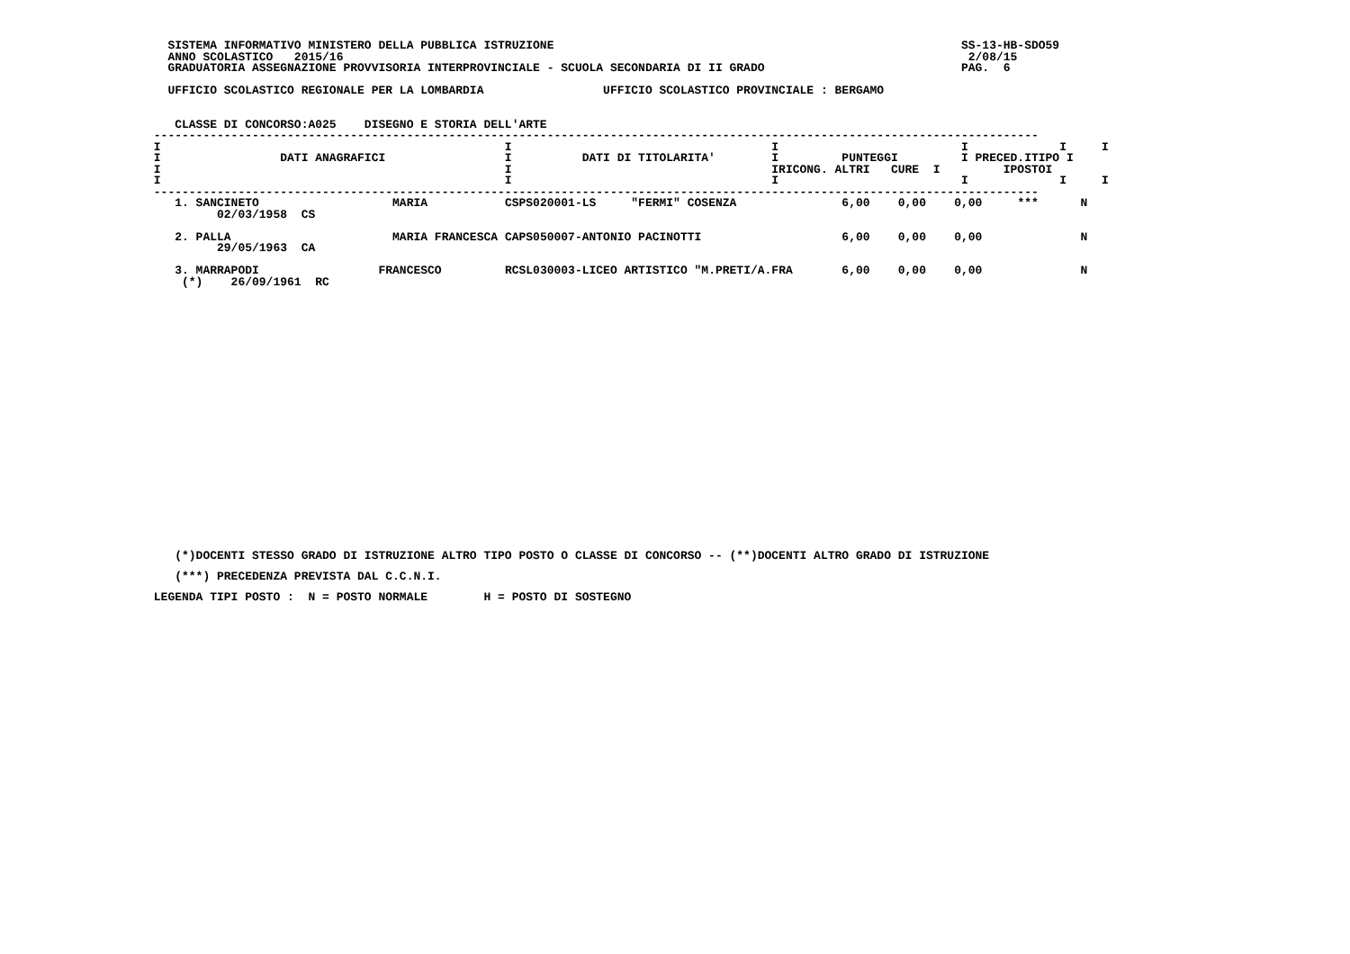SISTEMA INFORMATIVO MINISTERO DELLA PUBBLICA ISTRUZIONE                                                          SS-13-HB-SDO59
   ANNO SCOLASTICO   2015/16                                                                                         2/08/15
   GRADUATORIA ASSEGNAZIONE PROVVISORIA INTERPROVINCIALE - SCUOLA SECONDARIA DI II GRADO                            PAG.  6

   UFFICIO SCOLASTICO REGIONALE PER LA LOMBARDIA                 UFFICIO SCOLASTICO PROVINCIALE : BERGAMO


    CLASSE DI CONCORSO:A025    DISEGNO E STORIA DELL'ARTE
 ------------------------------------------------------------------------------------------------------------------------------
 I                                                 I                                     I                          I             I     I
 I                 DATI ANAGRAFICI                 I          DATI DI TITOLARITA'        I         PUNTEGGI         I PRECED.ITIPO I
 I                                                 I                                     IRICONG. ALTRI   CURE  I         IPOSTOI
 I                                                 I                                     I                          I             I     I
 ------------------------------------------------------------------------------------------------------------------------------
| 1. SANCINETO 02/03/1958 CS | MARIA | CSPS020001-LS "FERMI" COSENZA | 6,00 0,00 0,00 *** N |
| 2. PALLA 29/05/1963 CA | MARIA FRANCESCA | CAPS050007-ANTONIO PACINOTTI | 6,00 0,00 0,00 N |
| 3. MARRAPODI (*) 26/09/1961 RC | FRANCESCO | RCSL030003-LICEO ARTISTICO "M.PRETI/A.FRA | 6,00 0,00 0,00 N |
    (*)DOCENTI STESSO GRADO DI ISTRUZIONE ALTRO TIPO POSTO O CLASSE DI CONCORSO -- (**)DOCENTI ALTRO GRADO DI ISTRUZIONE
    (***) PRECEDENZA PREVISTA DAL C.C.N.I.
 LEGENDA TIPI POSTO :  N = POSTO NORMALE        H = POSTO DI SOSTEGNO